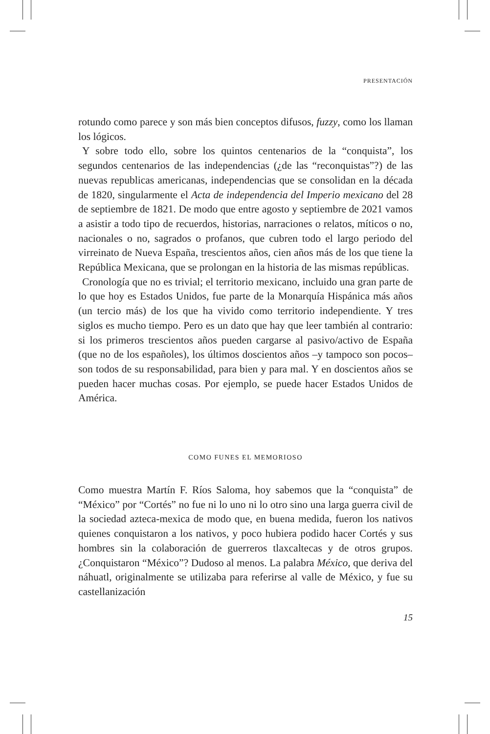PRESENTACIÓN
rotundo como parece y son más bien conceptos difusos, fuzzy, como los llaman los lógicos.
Y sobre todo ello, sobre los quintos centenarios de la “conquista”, los segundos centenarios de las independencias (¿de las “reconquistas”?) de las nuevas republicas americanas, independencias que se consolidan en la década de 1820, singularmente el Acta de independencia del Imperio mexicano del 28 de septiembre de 1821. De modo que entre agosto y septiembre de 2021 vamos a asistir a todo tipo de recuerdos, historias, narraciones o relatos, míticos o no, nacionales o no, sagrados o profanos, que cubren todo el largo periodo del virreinato de Nueva España, trescientos años, cien años más de los que tiene la República Mexicana, que se prolongan en la historia de las mismas repúblicas.
Cronología que no es trivial; el territorio mexicano, incluido una gran parte de lo que hoy es Estados Unidos, fue parte de la Monarquía Hispánica más años (un tercio más) de los que ha vivido como territorio independiente. Y tres siglos es mucho tiempo. Pero es un dato que hay que leer también al contrario: si los primeros trescientos años pueden cargarse al pasivo/activo de España (que no de los españoles), los últimos doscientos años –y tampoco son pocos– son todos de su responsabilidad, para bien y para mal. Y en doscientos años se pueden hacer muchas cosas. Por ejemplo, se puede hacer Estados Unidos de América.
COMO FUNES EL MEMORIOSO
Como muestra Martín F. Ríos Saloma, hoy sabemos que la “conquista” de “México” por “Cortés” no fue ni lo uno ni lo otro sino una larga guerra civil de la sociedad azteca-mexica de modo que, en buena medida, fueron los nativos quienes conquistaron a los nativos, y poco hubiera podido hacer Cortés y sus hombres sin la colaboración de guerreros tlaxcaltecas y de otros grupos. ¿Conquistaron “México”? Dudoso al menos. La palabra México, que deriva del náhuatl, originalmente se utilizaba para referirse al valle de México, y fue su castellanización
15